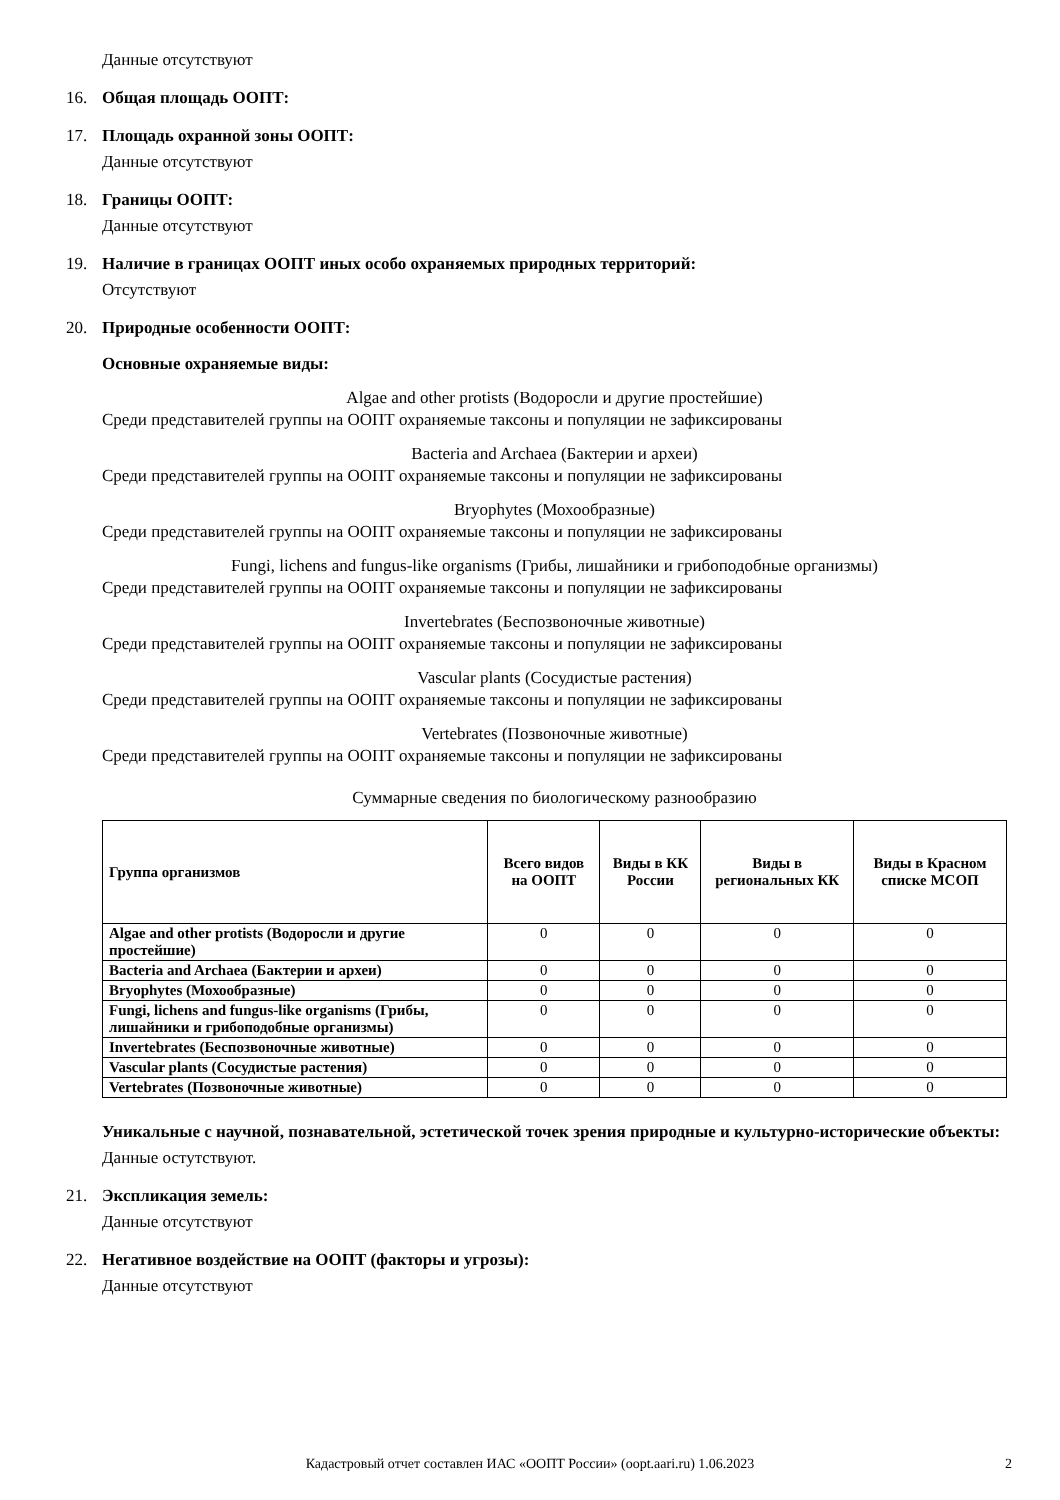Данные отсутствуют
16. Общая площадь ООПТ:
17. Площадь охранной зоны ООПТ:
Данные отсутствуют
18. Границы ООПТ:
Данные отсутствуют
19. Наличие в границах ООПТ иных особо охраняемых природных территорий:
Отсутствуют
20. Природные особенности ООПТ:
Основные охраняемые виды:
Algae and other protists (Водоросли и другие простейшие)
Среди представителей группы на ООПТ охраняемые таксоны и популяции не зафиксированы
Bacteria and Archaea (Бактерии и археи)
Среди представителей группы на ООПТ охраняемые таксоны и популяции не зафиксированы
Bryophytes (Мохообразные)
Среди представителей группы на ООПТ охраняемые таксоны и популяции не зафиксированы
Fungi, lichens and fungus-like organisms (Грибы, лишайники и грибоподобные организмы)
Среди представителей группы на ООПТ охраняемые таксоны и популяции не зафиксированы
Invertebrates (Беспозвоночные животные)
Среди представителей группы на ООПТ охраняемые таксоны и популяции не зафиксированы
Vascular plants (Сосудистые растения)
Среди представителей группы на ООПТ охраняемые таксоны и популяции не зафиксированы
Vertebrates (Позвоночные животные)
Среди представителей группы на ООПТ охраняемые таксоны и популяции не зафиксированы
Суммарные сведения по биологическому разнообразию
| Группа организмов | Всего видов на ООПТ | Виды в КК России | Виды в региональных КК | Виды в Красном списке МСОП |
| --- | --- | --- | --- | --- |
| Algae and other protists (Водоросли и другие простейшие) | 0 | 0 | 0 | 0 |
| Bacteria and Archaea (Бактерии и археи) | 0 | 0 | 0 | 0 |
| Bryophytes (Мохообразные) | 0 | 0 | 0 | 0 |
| Fungi, lichens and fungus-like organisms (Грибы, лишайники и грибоподобные организмы) | 0 | 0 | 0 | 0 |
| Invertebrates (Беспозвоночные животные) | 0 | 0 | 0 | 0 |
| Vascular plants (Сосудистые растения) | 0 | 0 | 0 | 0 |
| Vertebrates (Позвоночные животные) | 0 | 0 | 0 | 0 |
Уникальные с научной, познавательной, эстетической точек зрения природные и культурно-исторические объекты:
Данные остутствуют.
21. Экспликация земель:
Данные отсутствуют
22. Негативное воздействие на ООПТ (факторы и угрозы):
Данные отсутствуют
Кадастровый отчет составлен ИАС «ООПТ России» (oopt.aari.ru) 1.06.2023 2